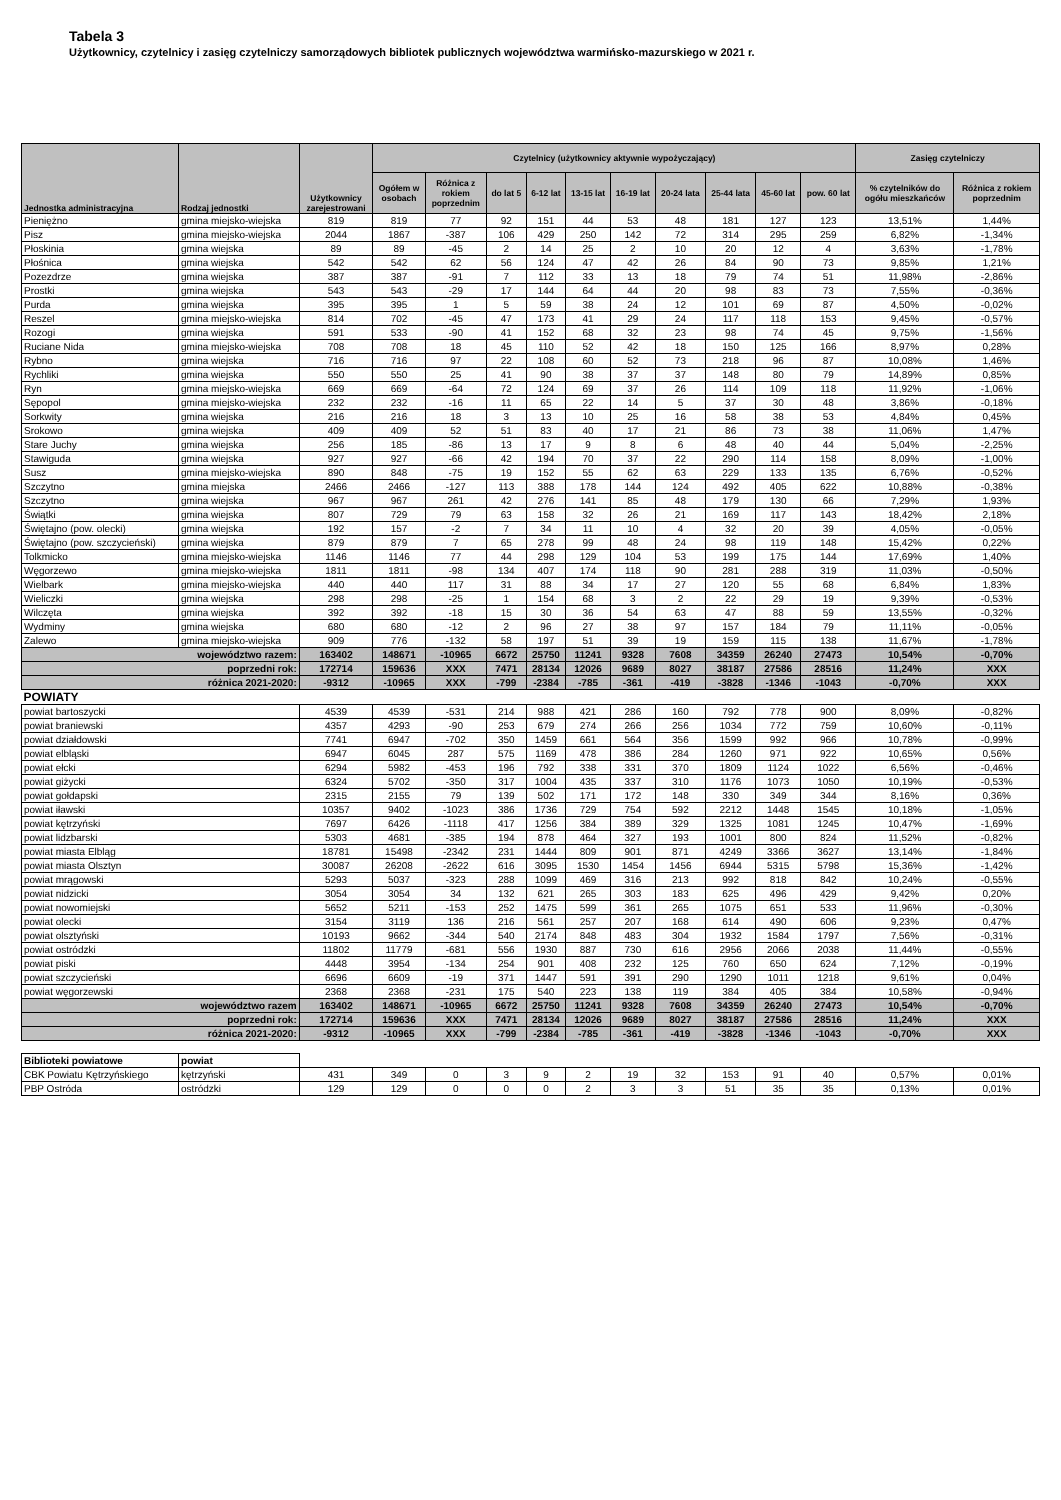Tabela 3
Użytkownicy, czytelnicy i zasięg czytelniczy samorządowych bibliotek publicznych województwa warmińsko-mazurskiego w 2021 r.
| Jednostka administracyjna | Rodzaj jednostki | Użytkownicy zarejestrowani | Czytelnicy (użytkownicy aktywnie wypożyczający) | | | | | | | | | | Zasięg czytelniczy | |
| --- | --- | --- | --- | --- | --- | --- | --- | --- | --- | --- | --- | --- | --- | --- |
| | | | Ogółem w osobach | Różnica z rokiem poprzednim | do lat 5 | 6-12 lat | 13-15 lat | 16-19 lat | 20-24 lata | 25-44 lata | 45-60 lat | pow. 60 lat | % czytelników do ogółu mieszkańców | Różnica z rokiem poprzednim |
| Pieniężno | gmina miejsko-wiejska | 819 | 819 | 77 | 92 | 151 | 44 | 53 | 48 | 181 | 127 | 123 | 13,51% | 1,44% |
| Pisz | gmina miejsko-wiejska | 2044 | 1867 | -387 | 106 | 429 | 250 | 142 | 72 | 314 | 295 | 259 | 6,82% | -1,34% |
| Płoskinia | gmina wiejska | 89 | 89 | -45 | 2 | 14 | 25 | 2 | 10 | 20 | 12 | 4 | 3,63% | -1,78% |
| Płośnica | gmina wiejska | 542 | 542 | 62 | 56 | 124 | 47 | 42 | 26 | 84 | 90 | 73 | 9,85% | 1,21% |
| Pozezdrze | gmina wiejska | 387 | 387 | -91 | 7 | 112 | 33 | 13 | 18 | 79 | 74 | 51 | 11,98% | -2,86% |
| Prostki | gmina wiejska | 543 | 543 | -29 | 17 | 144 | 64 | 44 | 20 | 98 | 83 | 73 | 7,55% | -0,36% |
| Purda | gmina wiejska | 395 | 395 | 1 | 5 | 59 | 38 | 24 | 12 | 101 | 69 | 87 | 4,50% | -0,02% |
| Reszel | gmina miejsko-wiejska | 814 | 702 | -45 | 47 | 173 | 41 | 29 | 24 | 117 | 118 | 153 | 9,45% | -0,57% |
| Rozogi | gmina wiejska | 591 | 533 | -90 | 41 | 152 | 68 | 32 | 23 | 98 | 74 | 45 | 9,75% | -1,56% |
| Ruciane Nida | gmina miejsko-wiejska | 708 | 708 | 18 | 45 | 110 | 52 | 42 | 18 | 150 | 125 | 166 | 8,97% | 0,28% |
| Rybno | gmina wiejska | 716 | 716 | 97 | 22 | 108 | 60 | 52 | 73 | 218 | 96 | 87 | 10,08% | 1,46% |
| Rychliki | gmina wiejska | 550 | 550 | 25 | 41 | 90 | 38 | 37 | 37 | 148 | 80 | 79 | 14,89% | 0,85% |
| Ryn | gmina miejsko-wiejska | 669 | 669 | -64 | 72 | 124 | 69 | 37 | 26 | 114 | 109 | 118 | 11,92% | -1,06% |
| Sępopol | gmina miejsko-wiejska | 232 | 232 | -16 | 11 | 65 | 22 | 14 | 5 | 37 | 30 | 48 | 3,86% | -0,18% |
| Sorkwity | gmina wiejska | 216 | 216 | 18 | 3 | 13 | 10 | 25 | 16 | 58 | 38 | 53 | 4,84% | 0,45% |
| Srokowo | gmina wiejska | 409 | 409 | 52 | 51 | 83 | 40 | 17 | 21 | 86 | 73 | 38 | 11,06% | 1,47% |
| Stare Juchy | gmina wiejska | 256 | 185 | -86 | 13 | 17 | 9 | 8 | 6 | 48 | 40 | 44 | 5,04% | -2,25% |
| Stawiguda | gmina wiejska | 927 | 927 | -66 | 42 | 194 | 70 | 37 | 22 | 290 | 114 | 158 | 8,09% | -1,00% |
| Susz | gmina miejsko-wiejska | 890 | 848 | -75 | 19 | 152 | 55 | 62 | 63 | 229 | 133 | 135 | 6,76% | -0,52% |
| Szczytno | gmina miejska | 2466 | 2466 | -127 | 113 | 388 | 178 | 144 | 124 | 492 | 405 | 622 | 10,88% | -0,38% |
| Szczytno | gmina wiejska | 967 | 967 | 261 | 42 | 276 | 141 | 85 | 48 | 179 | 130 | 66 | 7,29% | 1,93% |
| Świątki | gmina wiejska | 807 | 729 | 79 | 63 | 158 | 32 | 26 | 21 | 169 | 117 | 143 | 18,42% | 2,18% |
| Świętajno (pow. olecki) | gmina wiejska | 192 | 157 | -2 | 7 | 34 | 11 | 10 | 4 | 32 | 20 | 39 | 4,05% | -0,05% |
| Świętajno (pow. szczycieński) | gmina wiejska | 879 | 879 | 7 | 65 | 278 | 99 | 48 | 24 | 98 | 119 | 148 | 15,42% | 0,22% |
| Tolkmicko | gmina miejsko-wiejska | 1146 | 1146 | 77 | 44 | 298 | 129 | 104 | 53 | 199 | 175 | 144 | 17,69% | 1,40% |
| Węgorzewo | gmina miejsko-wiejska | 1811 | 1811 | -98 | 134 | 407 | 174 | 118 | 90 | 281 | 288 | 319 | 11,03% | -0,50% |
| Wielbark | gmina miejsko-wiejska | 440 | 440 | 117 | 31 | 88 | 34 | 17 | 27 | 120 | 55 | 68 | 6,84% | 1,83% |
| Wieliczki | gmina wiejska | 298 | 298 | -25 | 1 | 154 | 68 | 3 | 2 | 22 | 29 | 19 | 9,39% | -0,53% |
| Wilczęta | gmina wiejska | 392 | 392 | -18 | 15 | 30 | 36 | 54 | 63 | 47 | 88 | 59 | 13,55% | -0,32% |
| Wydminy | gmina wiejska | 680 | 680 | -12 | 2 | 96 | 27 | 38 | 97 | 157 | 184 | 79 | 11,11% | -0,05% |
| Zalewo | gmina miejsko-wiejska | 909 | 776 | -132 | 58 | 197 | 51 | 39 | 19 | 159 | 115 | 138 | 11,67% | -1,78% |
| województwo razem: | | 163402 | 148671 | -10965 | 6672 | 25750 | 11241 | 9328 | 7608 | 34359 | 26240 | 27473 | 10,54% | -0,70% |
| poprzedni rok: | | 172714 | 159636 | XXX | 7471 | 28134 | 12026 | 9689 | 8027 | 38187 | 27586 | 28516 | 11,24% | XXX |
| różnica 2021-2020: | | -9312 | -10965 | XXX | -799 | -2384 | -785 | -361 | -419 | -3828 | -1346 | -1043 | -0,70% | XXX |
| POWIATY | | | | | | | | | | | | | | |
| powiat bartoszycki | | 4539 | 4539 | -531 | 214 | 988 | 421 | 286 | 160 | 792 | 778 | 900 | 8,09% | -0,82% |
| powiat braniewski | | 4357 | 4293 | -90 | 253 | 679 | 274 | 266 | 256 | 1034 | 772 | 759 | 10,60% | -0,11% |
| powiat działdowski | | 7741 | 6947 | -702 | 350 | 1459 | 661 | 564 | 356 | 1599 | 992 | 966 | 10,78% | -0,99% |
| powiat elbląski | | 6947 | 6045 | 287 | 575 | 1169 | 478 | 386 | 284 | 1260 | 971 | 922 | 10,65% | 0,56% |
| powiat ełcki | | 6294 | 5982 | -453 | 196 | 792 | 338 | 331 | 370 | 1809 | 1124 | 1022 | 6,56% | -0,46% |
| powiat giżycki | | 6324 | 5702 | -350 | 317 | 1004 | 435 | 337 | 310 | 1176 | 1073 | 1050 | 10,19% | -0,53% |
| powiat gołdapski | | 2315 | 2155 | 79 | 139 | 502 | 171 | 172 | 148 | 330 | 349 | 344 | 8,16% | 0,36% |
| powiat iławski | | 10357 | 9402 | -1023 | 386 | 1736 | 729 | 754 | 592 | 2212 | 1448 | 1545 | 10,18% | -1,05% |
| powiat kętrzyński | | 7697 | 6426 | -1118 | 417 | 1256 | 384 | 389 | 329 | 1325 | 1081 | 1245 | 10,47% | -1,69% |
| powiat lidzbarski | | 5303 | 4681 | -385 | 194 | 878 | 464 | 327 | 193 | 1001 | 800 | 824 | 11,52% | -0,82% |
| powiat miasta Elbląg | | 18781 | 15498 | -2342 | 231 | 1444 | 809 | 901 | 871 | 4249 | 3366 | 3627 | 13,14% | -1,84% |
| powiat miasta Olsztyn | | 30087 | 26208 | -2622 | 616 | 3095 | 1530 | 1454 | 1456 | 6944 | 5315 | 5798 | 15,36% | -1,42% |
| powiat mrągowski | | 5293 | 5037 | -323 | 288 | 1099 | 469 | 316 | 213 | 992 | 818 | 842 | 10,24% | -0,55% |
| powiat nidzicki | | 3054 | 3054 | 34 | 132 | 621 | 265 | 303 | 183 | 625 | 496 | 429 | 9,42% | 0,20% |
| powiat nowomiejski | | 5652 | 5211 | -153 | 252 | 1475 | 599 | 361 | 265 | 1075 | 651 | 533 | 11,96% | -0,30% |
| powiat olecki | | 3154 | 3119 | 136 | 216 | 561 | 257 | 207 | 168 | 614 | 490 | 606 | 9,23% | 0,47% |
| powiat olsztyński | | 10193 | 9662 | -344 | 540 | 2174 | 848 | 483 | 304 | 1932 | 1584 | 1797 | 7,56% | -0,31% |
| powiat ostródzki | | 11802 | 11779 | -681 | 556 | 1930 | 887 | 730 | 616 | 2956 | 2066 | 2038 | 11,44% | -0,55% |
| powiat piski | | 4448 | 3954 | -134 | 254 | 901 | 408 | 232 | 125 | 760 | 650 | 624 | 7,12% | -0,19% |
| powiat szczycieński | | 6696 | 6609 | -19 | 371 | 1447 | 591 | 391 | 290 | 1290 | 1011 | 1218 | 9,61% | 0,04% |
| powiat węgorzewski | | 2368 | 2368 | -231 | 175 | 540 | 223 | 138 | 119 | 384 | 405 | 384 | 10,58% | -0,94% |
| województwo razem | | 163402 | 148671 | -10965 | 6672 | 25750 | 11241 | 9328 | 7608 | 34359 | 26240 | 27473 | 10,54% | -0,70% |
| poprzedni rok: | | 172714 | 159636 | XXX | 7471 | 28134 | 12026 | 9689 | 8027 | 38187 | 27586 | 28516 | 11,24% | XXX |
| różnica 2021-2020: | | -9312 | -10965 | XXX | -799 | -2384 | -785 | -361 | -419 | -3828 | -1346 | -1043 | -0,70% | XXX |
| Biblioteki powiatowe | powiat | | | | | | | | | | | | | |
| CBK Powiatu Kętrzyńskiego | kętrzyński | 431 | 349 | 0 | 3 | 9 | 2 | 19 | 32 | 153 | 91 | 40 | 0,57% | 0,01% |
| PBP Ostróda | ostródzki | 129 | 129 | 0 | 0 | 0 | 2 | 3 | 3 | 51 | 35 | 35 | 0,13% | 0,01% |